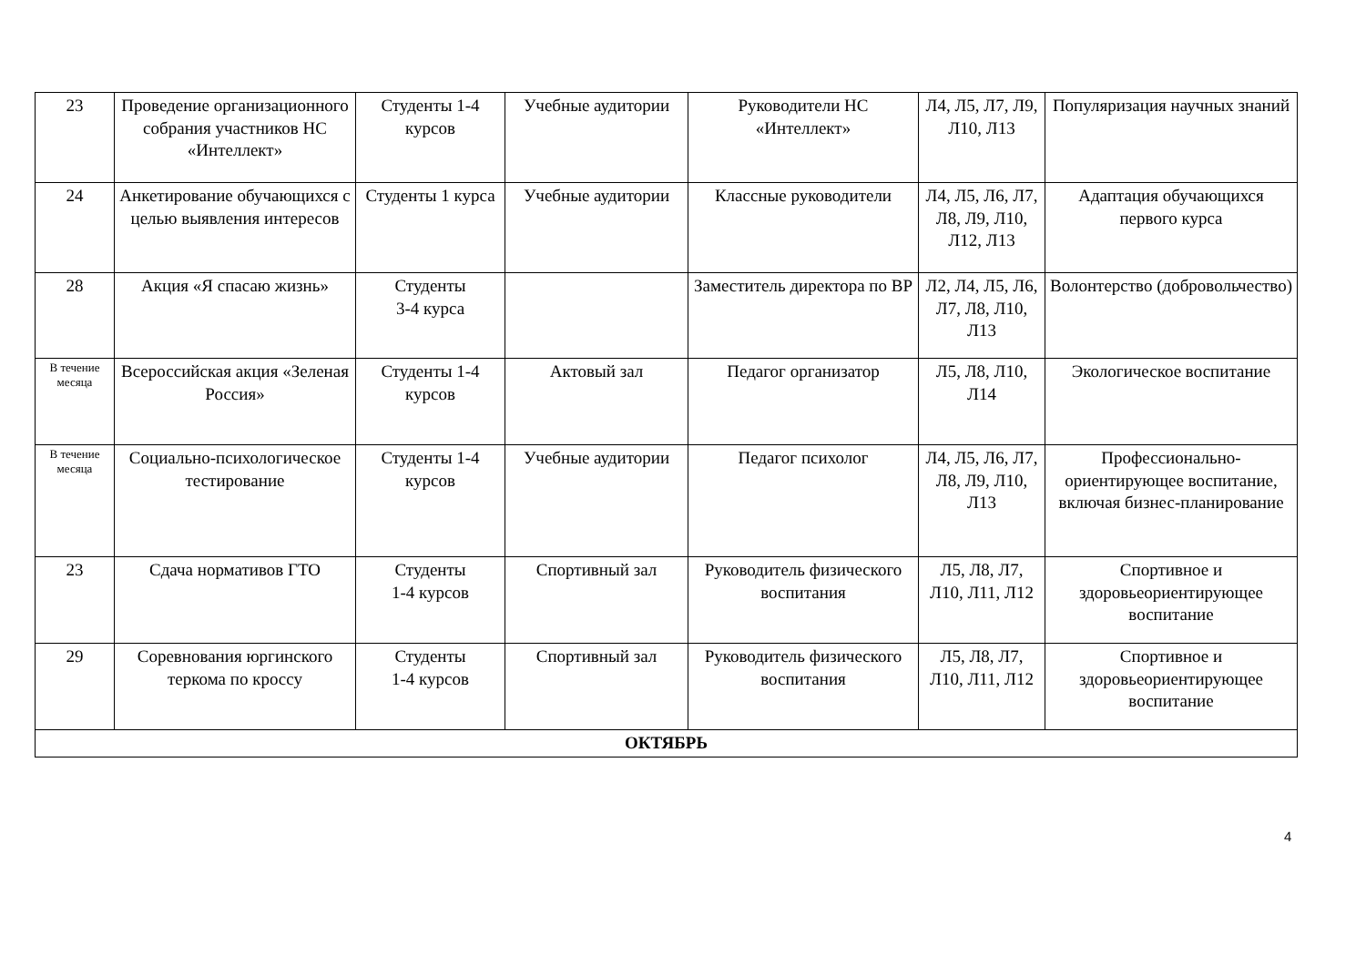| 23 | Проведение организационного собрания участников НС «Интеллект» | Студенты 1-4 курсов | Учебные аудитории | Руководители НС «Интеллект» | Л4, Л5, Л7, Л9, Л10, Л13 | Популяризация научных знаний |
| 24 | Анкетирование обучающихся с целью выявления интересов | Студенты 1 курса | Учебные аудитории | Классные руководители | Л4, Л5, Л6, Л7, Л8, Л9, Л10, Л12, Л13 | Адаптация обучающихся первого курса |
| 28 | Акция «Я спасаю жизнь» | Студенты 3-4 курса | | Заместитель директора по ВР | Л2, Л4, Л5, Л6, Л7, Л8, Л10, Л13 | Волонтерство (добровольчество) |
| В течение месяца | Всероссийская акция «Зеленая Россия» | Студенты 1-4 курсов | Актовый зал | Педагог организатор | Л5, Л8, Л10, Л14 | Экологическое воспитание |
| В течение месяца | Социально-психологическое тестирование | Студенты 1-4 курсов | Учебные аудитории | Педагог психолог | Л4, Л5, Л6, Л7, Л8, Л9, Л10, Л13 | Профессионально-ориентирующее воспитание, включая бизнес-планирование |
| 23 | Сдача нормативов ГТО | Студенты 1-4 курсов | Спортивный зал | Руководитель физического воспитания | Л5, Л8, Л7, Л10, Л11, Л12 | Спортивное и здоровьеориентирующее воспитание |
| 29 | Соревнования юргинского теркома по кроссу | Студенты 1-4 курсов | Спортивный зал | Руководитель физического воспитания | Л5, Л8, Л7, Л10, Л11, Л12 | Спортивное и здоровьеориентирующее воспитание |
| ОКТЯБРЬ | | | | | | |
4